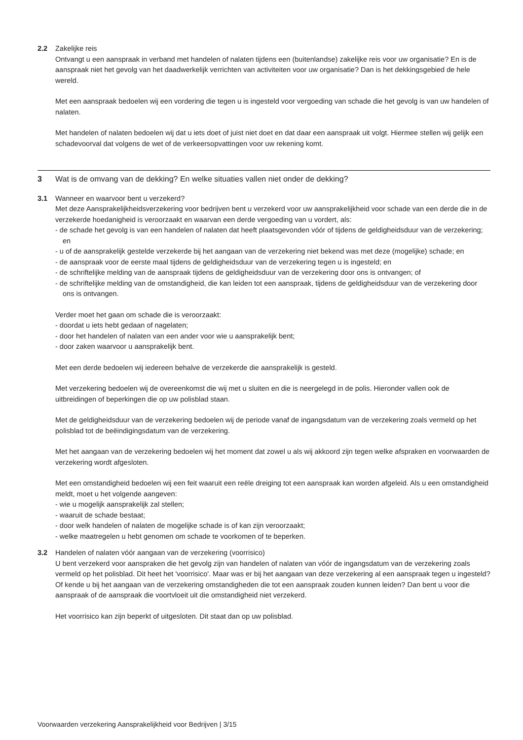2.2 Zakelijke reis
Ontvangt u een aanspraak in verband met handelen of nalaten tijdens een (buitenlandse) zakelijke reis voor uw organisatie? En is de aanspraak niet het gevolg van het daadwerkelijk verrichten van activiteiten voor uw organisatie? Dan is het dekkingsgebied de hele wereld.
Met een aanspraak bedoelen wij een vordering die tegen u is ingesteld voor vergoeding van schade die het gevolg is van uw handelen of nalaten.
Met handelen of nalaten bedoelen wij dat u iets doet of juist niet doet en dat daar een aanspraak uit volgt. Hiermee stellen wij gelijk een schadevoorval dat volgens de wet of de verkeersopvattingen voor uw rekening komt.
3 Wat is de omvang van de dekking? En welke situaties vallen niet onder de dekking?
3.1 Wanneer en waarvoor bent u verzekerd?
Met deze Aansprakelijkheidsverzekering voor bedrijven bent u verzekerd voor uw aansprakelijkheid voor schade van een derde die in de verzekerde hoedanigheid is veroorzaakt en waarvan een derde vergoeding van u vordert, als:
- de schade het gevolg is van een handelen of nalaten dat heeft plaatsgevonden vóór of tijdens de geldigheidsduur van de verzekering; en
- u of de aansprakelijk gestelde verzekerde bij het aangaan van de verzekering niet bekend was met deze (mogelijke) schade; en
- de aanspraak voor de eerste maal tijdens de geldigheidsduur van de verzekering tegen u is ingesteld; en
- de schriftelijke melding van de aanspraak tijdens de geldigheidsduur van de verzekering door ons is ontvangen; of
- de schriftelijke melding van de omstandigheid, die kan leiden tot een aanspraak, tijdens de geldigheidsduur van de verzekering door ons is ontvangen.
Verder moet het gaan om schade die is veroorzaakt:
- doordat u iets hebt gedaan of nagelaten;
- door het handelen of nalaten van een ander voor wie u aansprakelijk bent;
- door zaken waarvoor u aansprakelijk bent.
Met een derde bedoelen wij iedereen behalve de verzekerde die aansprakelijk is gesteld.
Met verzekering bedoelen wij de overeenkomst die wij met u sluiten en die is neergelegd in de polis. Hieronder vallen ook de uitbreidingen of beperkingen die op uw polisblad staan.
Met de geldigheidsduur van de verzekering bedoelen wij de periode vanaf de ingangsdatum van de verzekering zoals vermeld op het polisblad tot de beëindigingsdatum van de verzekering.
Met het aangaan van de verzekering bedoelen wij het moment dat zowel u als wij akkoord zijn tegen welke afspraken en voorwaarden de verzekering wordt afgesloten.
Met een omstandigheid bedoelen wij een feit waaruit een reële dreiging tot een aanspraak kan worden afgeleid. Als u een omstandigheid meldt, moet u het volgende aangeven:
- wie u mogelijk aansprakelijk zal stellen;
- waaruit de schade bestaat;
- door welk handelen of nalaten de mogelijke schade is of kan zijn veroorzaakt;
- welke maatregelen u hebt genomen om schade te voorkomen of te beperken.
3.2 Handelen of nalaten vóór aangaan van de verzekering (voorrisico)
U bent verzekerd voor aanspraken die het gevolg zijn van handelen of nalaten van vóór de ingangsdatum van de verzekering zoals vermeld op het polisblad. Dit heet het 'voorrisico'. Maar was er bij het aangaan van deze verzekering al een aanspraak tegen u ingesteld? Of kende u bij het aangaan van de verzekering omstandigheden die tot een aanspraak zouden kunnen leiden? Dan bent u voor die aanspraak of de aanspraak die voortvloeit uit die omstandigheid niet verzekerd.
Het voorrisico kan zijn beperkt of uitgesloten. Dit staat dan op uw polisblad.
Voorwaarden verzekering Aansprakelijkheid voor Bedrijven | 3/15